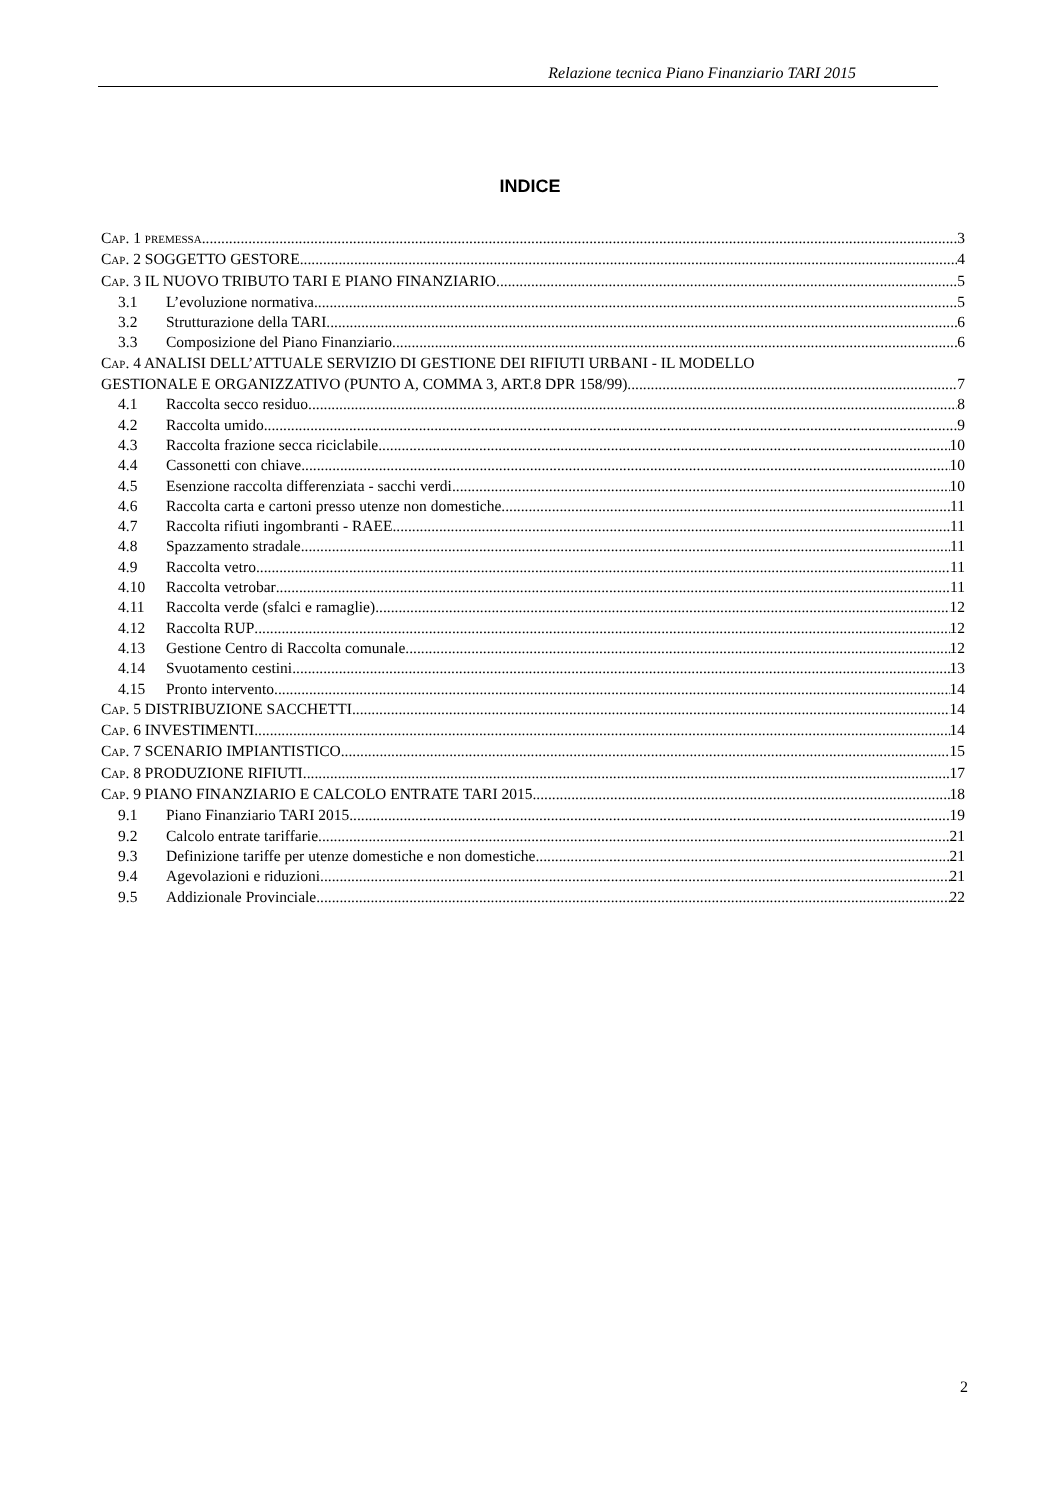Relazione tecnica Piano Finanziario TARI 2015
INDICE
CAP. 1 PREMESSA 3
CAP. 2 SOGGETTO GESTORE 4
CAP. 3 IL NUOVO TRIBUTO TARI E PIANO FINANZIARIO 5
3.1 L’evoluzione normativa. 5
3.2 Strutturazione della TARI 6
3.3 Composizione del Piano Finanziario 6
CAP. 4 ANALISI DELL’ATTUALE SERVIZIO DI GESTIONE DEI RIFIUTI URBANI - IL MODELLO
GESTIONALE E ORGANIZZATIVO (PUNTO A, COMMA 3, ART.8 DPR 158/99) 7
4.1 Raccolta secco residuo 8
4.2 Raccolta umido 9
4.3 Raccolta frazione secca riciclabile 10
4.4 Cassonetti con chiave 10
4.5 Esenzione raccolta differenziata - sacchi verdi 10
4.6 Raccolta carta e cartoni presso utenze non domestiche 11
4.7 Raccolta rifiuti ingombranti - RAEE 11
4.8 Spazzamento stradale 11
4.9 Raccolta vetro 11
4.10 Raccolta vetrobar 11
4.11 Raccolta verde (sfalci e ramaglie) 12
4.12 Raccolta RUP 12
4.13 Gestione Centro di Raccolta comunale 12
4.14 Svuotamento cestini 13
4.15 Pronto intervento 14
CAP. 5 DISTRIBUZIONE SACCHETTI 14
CAP. 6 INVESTIMENTI 14
CAP. 7 SCENARIO IMPIANTISTICO 15
CAP. 8 PRODUZIONE RIFIUTI 17
CAP. 9 PIANO FINANZIARIO E CALCOLO ENTRATE TARI 2015 18
9.1 Piano Finanziario TARI 2015 19
9.2 Calcolo entrate tariffarie 21
9.3 Definizione tariffe per utenze domestiche e non domestiche 21
9.4 Agevolazioni e riduzioni 21
9.5 Addizionale Provinciale 22
2